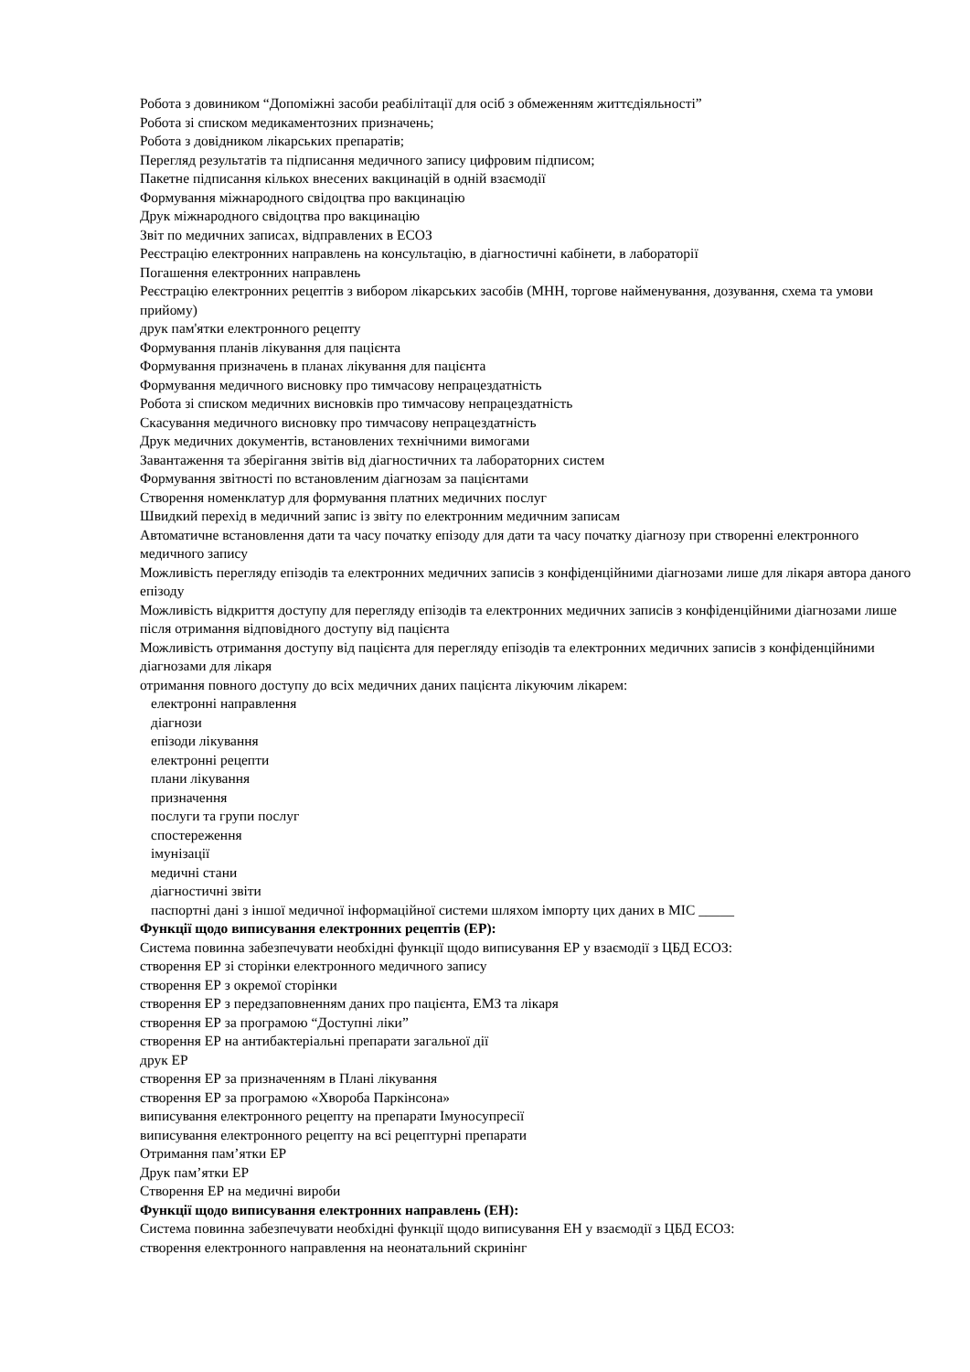Робота з довиником “Допоміжні засоби реабілітації для осіб з обмеженням життєдіяльності”
Робота зі списком медикаментозних призначень;
Робота з довідником лікарських препаратів;
Перегляд результатів та підписання медичного запису цифровим підписом;
Пакетне підписання кількох внесених вакцинацій в одній взаємодії
Формування міжнародного свідоцтва про вакцинацію
Друк міжнародного свідоцтва про вакцинацію
Звіт по медичних записах, відправлених в ЕСОЗ
Реєстрацію електронних направлень на консультацію, в діагностичні кабінети, в лабораторії
Погашення електронних направлень
Реєстрацію електронних рецептів з вибором лікарських засобів (МНН, торгове найменування, дозування, схема та умови прийому)
друк пам'ятки електронного рецепту
Формування планів лікування для пацієнта
Формування призначень в планах лікування для пацієнта
Формування медичного висновку про тимчасову непрацездатність
Робота зі списком медичних висновків про тимчасову непрацездатність
Скасування медичного висновку про тимчасову непрацездатність
Друк медичних документів, встановлених технічними вимогами
Завантаження та зберігання звітів від діагностичних та лабораторних систем
Формування звітності по встановленим діагнозам за пацієнтами
Створення номенклатур для формування платних медичних послуг
Швидкий перехід в медичний запис із звіту по електронним медичним записам
Автоматичне встановлення дати та часу початку епізоду для дати та часу початку діагнозу при створенні електронного медичного запису
Можливість перегляду епізодів та електронних медичних записів з конфіденційними діагнозами лише для лікаря автора даного епізоду
Можливість відкриття доступу для перегляду епізодів та електронних медичних записів з конфіденційними діагнозами лише після отримання відповідного доступу від пацієнта
Можливість отримання доступу від пацієнта для перегляду епізодів та електронних медичних записів з конфіденційними діагнозами для лікаря
отримання повного доступу до всіх медичних даних пацієнта лікуючим лікарем:
електронні направлення
діагнози
епізоди лікування
електронні рецепти
плани лікування
призначення
послуги та групи послуг
спостереження
імунізації
медичні стани
діагностичні звіти
паспортні дані з іншої медичної інформаційної системи шляхом імпорту цих даних в МІС _____
Функції щодо виписування електронних рецептів (ЕР):
Система повинна забезпечувати необхідні функції щодо виписування ЕР у взаємодії з ЦБД ЕСОЗ:
створення ЕР зі сторінки електронного медичного запису
створення ЕР з окремої сторінки
створення ЕР з передзаповненням даних про пацієнта, ЕМЗ та лікаря
створення ЕР за програмою “Доступні ліки”
створення ЕР на антибактеріальні препарати загальної дії
друк ЕР
створення ЕР за призначенням в Плані лікування
створення ЕР за програмою «Хвороба Паркінсона»
виписування електронного рецепту на препарати Імуносупресії
виписування електронного рецепту на всі рецептурні препарати
Отримання пам’ятки ЕР
Друк пам’ятки ЕР
Створення ЕР на медичні вироби
Функції щодо виписування електронних направлень (ЕН):
Система повинна забезпечувати необхідні функції щодо виписування ЕН у взаємодії з ЦБД ЕСОЗ:
створення електронного направлення на неонатальний скринінг